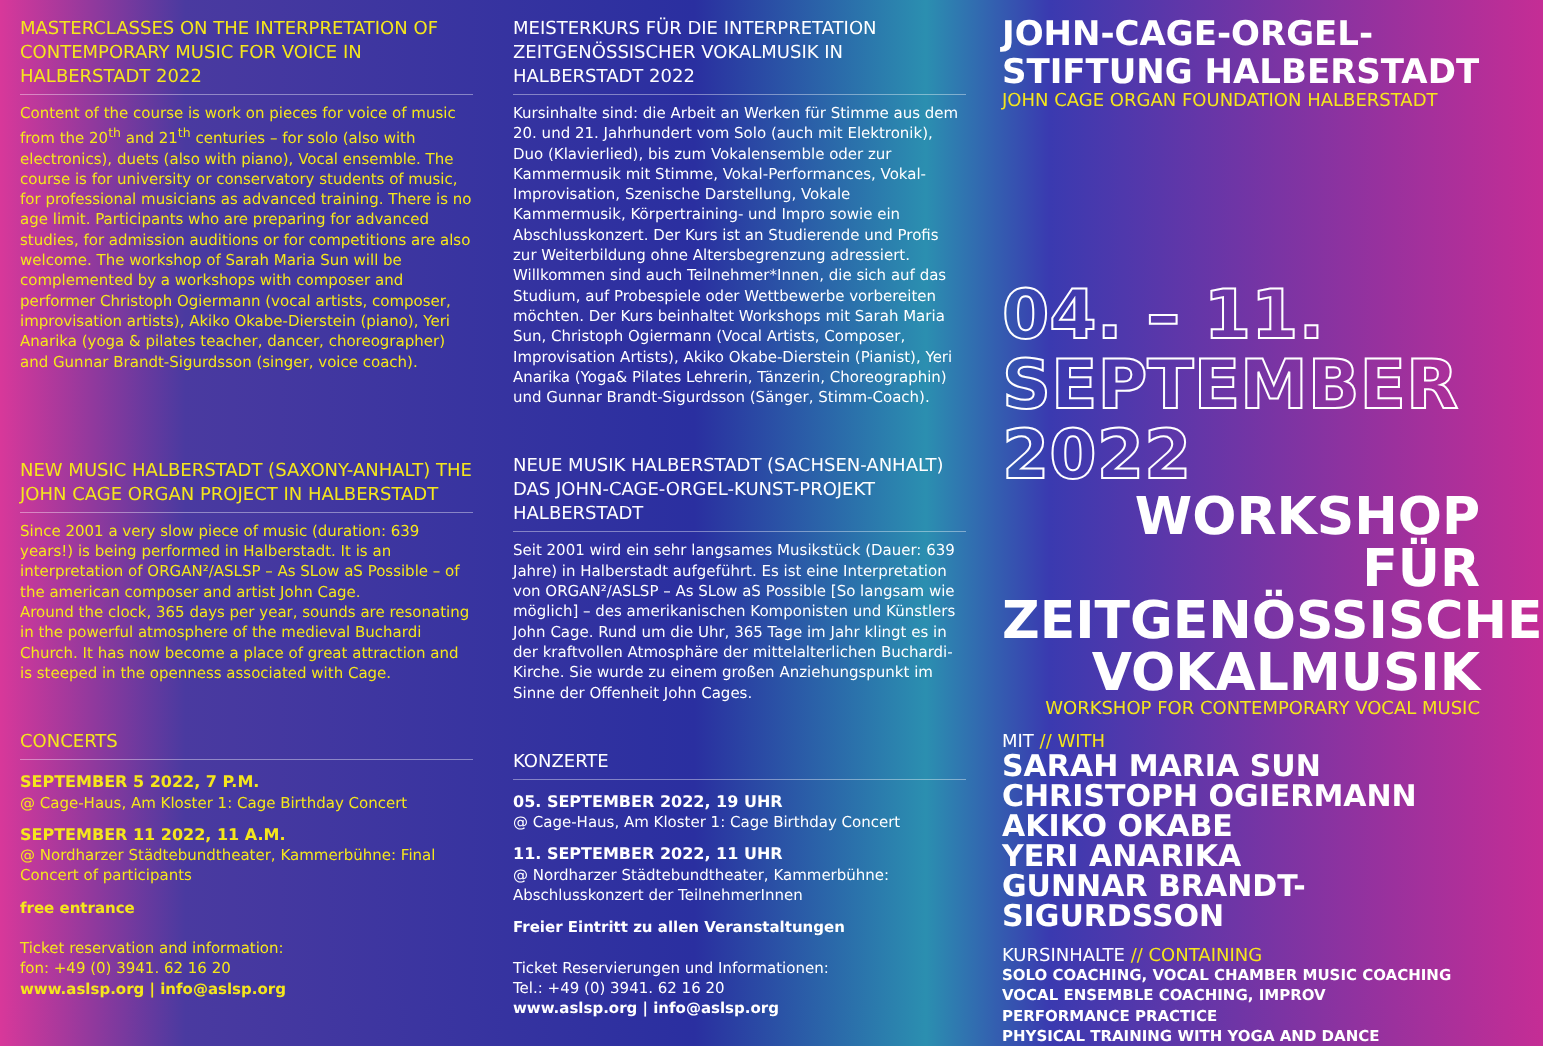MASTERCLASSES ON THE INTERPRETATION OF CONTEMPORARY MUSIC FOR VOICE IN HALBERSTADT 2022
Content of the course is work on pieces for voice of music from the 20<sup>th</sup> and 21<sup>th</sup> centuries – for solo (also with electronics), duets (also with piano), Vocal ensemble. The course is for university or conservatory students of music, for professional musicians as advanced training. There is no age limit. Participants who are preparing for advanced studies, for admission auditions or for competitions are also welcome. The workshop of Sarah Maria Sun will be complemented by a workshops with composer and performer Christoph Ogiermann (vocal artists, composer, improvisation artists), Akiko Okabe-Dierstein (piano), Yeri Anarika (yoga & pilates teacher, dancer, choreographer) and Gunnar Brandt-Sigurdsson (singer, voice coach).
NEW MUSIC HALBERSTADT (SAXONY-ANHALT) THE JOHN CAGE ORGAN PROJECT IN HALBERSTADT
Since 2001 a very slow piece of music (duration: 639 years!) is being performed in Halberstadt. It is an interpretation of ORGAN²/ASLSP – As SLow aS Possible – of the american composer and artist John Cage.
Around the clock, 365 days per year, sounds are resonating in the powerful atmosphere of the medieval Buchardi Church. It has now become a place of great attraction and is steeped in the openness associated with Cage.
CONCERTS
SEPTEMBER 5 2022, 7 P.M.
@ Cage-Haus, Am Kloster 1: Cage Birthday Concert
SEPTEMBER 11 2022, 11 A.M.
@ Nordharzer Städtebundtheater, Kammerbühne: Final Concert of participants
free entrance
Ticket reservation and information:
fon: +49 (0) 3941. 62 16 20
www.aslsp.org | info@aslsp.org
MEISTERKURS FÜR DIE INTERPRETATION ZEITGENÖSSISCHER VOKALMUSIK IN HALBERSTADT 2022
Kursinhalte sind: die Arbeit an Werken für Stimme aus dem 20. und 21. Jahrhundert vom Solo (auch mit Elektronik), Duo (Klavierlied), bis zum Vokalensemble oder zur Kammermusik mit Stimme, Vokal-Performances, Vokal-Improvisation, Szenische Darstellung, Vokale Kammermusik, Körpertraining- und Impro sowie ein Abschlusskonzert. Der Kurs ist an Studierende und Profis zur Weiterbildung ohne Altersbegrenzung adressiert. Willkommen sind auch Teilnehmer*Innen, die sich auf das Studium, auf Probespiele oder Wettbewerbe vorbereiten möchten. Der Kurs beinhaltet Workshops mit Sarah Maria Sun, Christoph Ogiermann (Vocal Artists, Composer, Improvisation Artists), Akiko Okabe-Dierstein (Pianist), Yeri Anarika (Yoga& Pilates Lehrerin, Tänzerin, Choreographin) und Gunnar Brandt-Sigurdsson (Sänger, Stimm-Coach).
NEUE MUSIK HALBERSTADT (SACHSEN-ANHALT) DAS JOHN-CAGE-ORGEL-KUNST-PROJEKT HALBERSTADT
Seit 2001 wird ein sehr langsames Musikstück (Dauer: 639 Jahre) in Halberstadt aufgeführt. Es ist eine Interpretation von ORGAN²/ASLSP – As SLow aS Possible [So langsam wie möglich] – des amerikanischen Komponisten und Künstlers John Cage. Rund um die Uhr, 365 Tage im Jahr klingt es in der kraftvollen Atmosphäre der mittelalterlichen Buchardi-Kirche. Sie wurde zu einem großen Anziehungspunkt im Sinne der Offenheit John Cages.
KONZERTE
05. SEPTEMBER 2022, 19 UHR
@ Cage-Haus, Am Kloster 1: Cage Birthday Concert
11. SEPTEMBER 2022, 11 UHR
@ Nordharzer Städtebundtheater, Kammerbühne: Abschlusskonzert der TeilnehmerInnen
Freier Eintritt zu allen Veranstaltungen
Ticket Reservierungen und Informationen:
Tel.: +49 (0) 3941. 62 16 20
www.aslsp.org | info@aslsp.org
JOHN-CAGE-ORGEL-STIFTUNG HALBERSTADT
JOHN CAGE ORGAN FOUNDATION HALBERSTADT
04. – 11.
SEPTEMBER
2022
WORKSHOP FÜR ZEITGENÖSSISCHE VOKALMUSIK
WORKSHOP FOR CONTEMPORARY VOCAL MUSIC
MIT // WITH
SARAH MARIA SUN
CHRISTOPH OGIERMANN
AKIKO OKABE
YERI ANARIKA
GUNNAR BRANDT-SIGURDSSON
KURSINHALTE // CONTAINING
SOLO COACHING, VOCAL CHAMBER MUSIC COACHING
VOCAL ENSEMBLE COACHING, IMPROV
PERFORMANCE PRACTICE
PHYSICAL TRAINING WITH YOGA AND DANCE